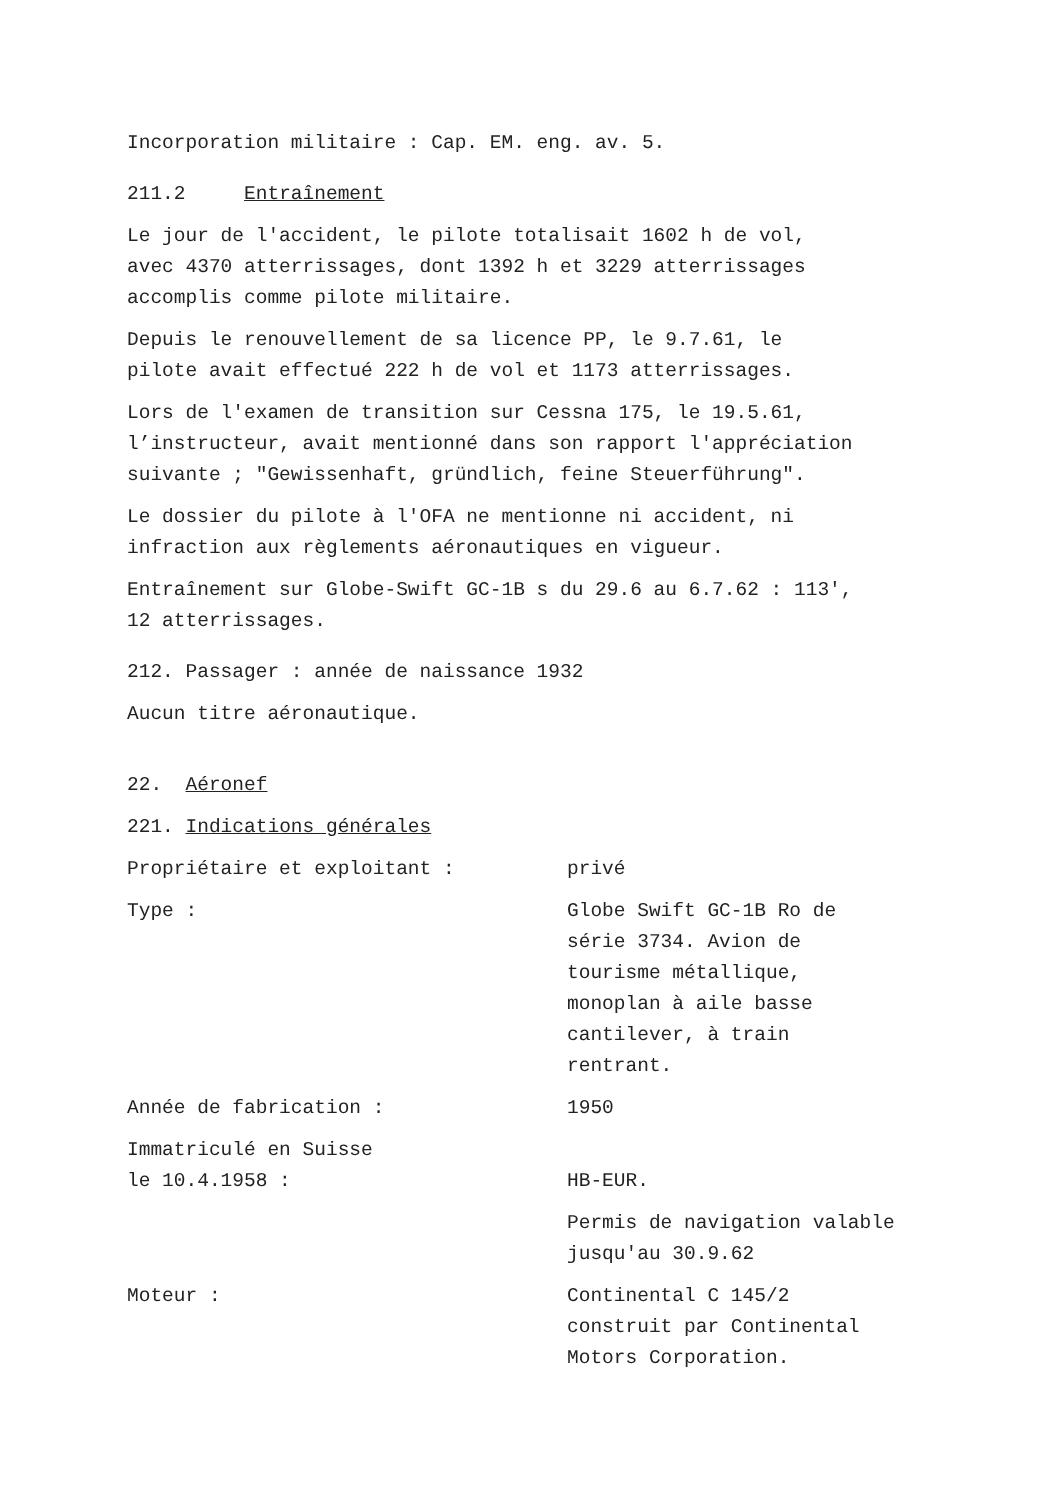Incorporation militaire : Cap. EM. eng. av. 5.
211.2 Entraînement
Le jour de l'accident, le pilote totalisait 1602 h de vol,
avec 4370 atterrissages, dont 1392 h et 3229 atterrissages
accomplis comme pilote militaire.
Depuis le renouvellement de sa licence PP, le 9.7.61, le
pilote avait effectué 222 h de vol et 1173 atterrissages.
Lors de l'examen de transition sur Cessna 175, le 19.5.61,
l’instructeur, avait mentionné dans son rapport l'appréciation
suivante ; "Gewissenhaft, gründlich, feine Steuerführung".
Le dossier du pilote à l'OFA ne mentionne ni accident, ni
infraction aux règlements aéronautiques en vigueur.
Entraînement sur Globe-Swift GC-1B s du 29.6 au 6.7.62 : 113',
12 atterrissages.
212. Passager : année de naissance 1932
Aucun titre aéronautique.
22. Aéronef
221. Indications générales
Propriétaire et exploitant : privé
Type : Globe Swift GC-1B Ro de
série 3734. Avion de
tourisme métallique,
monoplan à aile basse
cantilever, à train
rentrant.
Année de fabrication : 1950
Immatriculé en Suisse
le 10.4.1958 :
HB-EUR.
Permis de navigation valable
jusqu'au 30.9.62
Moteur : Continental C 145/2
construit par Continental
Motors Corporation.